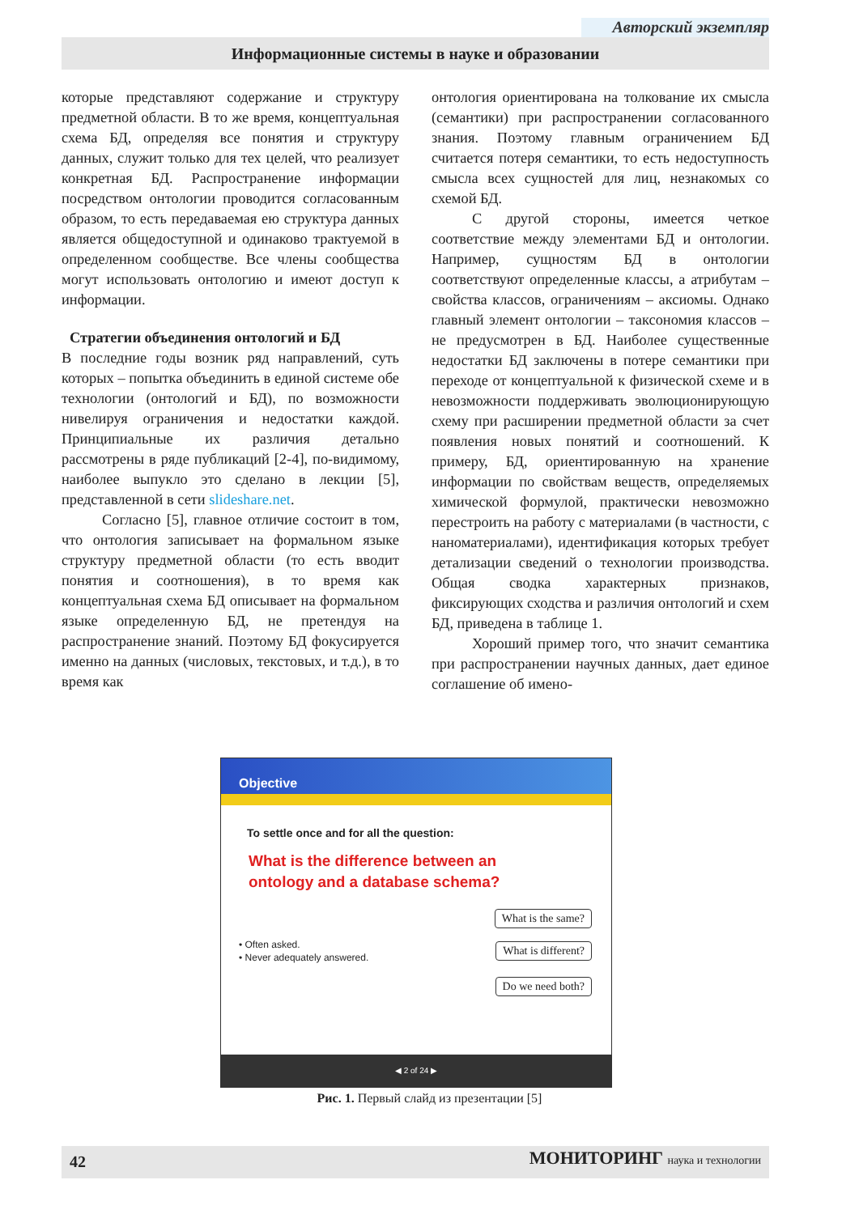Авторский экземпляр
Информационные системы в науке и образовании
которые представляют содержание и структуру предметной области. В то же время, концептуальная схема БД, определяя все понятия и структуру данных, служит только для тех целей, что реализует конкретная БД. Распространение информации посредством онтологии проводится согласованным образом, то есть передаваемая ею структура данных является общедоступной и одинаково трактуемой в определенном сообществе. Все члены сообщества могут использовать онтологию и имеют доступ к информации.
Стратегии объединения онтологий и БД
В последние годы возник ряд направлений, суть которых – попытка объединить в единой системе обе технологии (онтологий и БД), по возможности нивелируя ограничения и недостатки каждой. Принципиальные их различия детально рассмотрены в ряде публикаций [2-4], по-видимому, наиболее выпукло это сделано в лекции [5], представленной в сети slideshare.net.
Согласно [5], главное отличие состоит в том, что онтология записывает на формальном языке структуру предметной области (то есть вводит понятия и соотношения), в то время как концептуальная схема БД описывает на формальном языке определенную БД, не претендуя на распространение знаний. Поэтому БД фокусируется именно на данных (числовых, текстовых, и т.д.), в то время как
онтология ориентирована на толкование их смысла (семантики) при распространении согласованного знания. Поэтому главным ограничением БД считается потеря семантики, то есть недоступность смысла всех сущностей для лиц, незнакомых со схемой БД.
С другой стороны, имеется четкое соответствие между элементами БД и онтологии. Например, сущностям БД в онтологии соответствуют определенные классы, а атрибутам – свойства классов, ограничениям – аксиомы. Однако главный элемент онтологии – таксономия классов – не предусмотрен в БД. Наиболее существенные недостатки БД заключены в потере семантики при переходе от концептуальной к физической схеме и в невозможности поддерживать эволюционирующую схему при расширении предметной области за счет появления новых понятий и соотношений. К примеру, БД, ориентированную на хранение информации по свойствам веществ, определяемых химической формулой, практически невозможно перестроить на работу с материалами (в частности, с наноматериалами), идентификация которых требует детализации сведений о технологии производства. Общая сводка характерных признаков, фиксирующих сходства и различия онтологий и схем БД, приведена в таблице 1.
Хороший пример того, что значит семантика при распространении научных данных, дает единое соглашение об имено-
Objective
To settle once and for all the question:
What is the difference between an
ontology and a database schema?
• Often asked.
• Never adequately answered.
What is the same?
What is different?
Do we need both?
◀ 2 of 24 ▶
Рис. 1. Первый слайд из презентации [5]
42 МОНИТОРИНГ наука и технологии